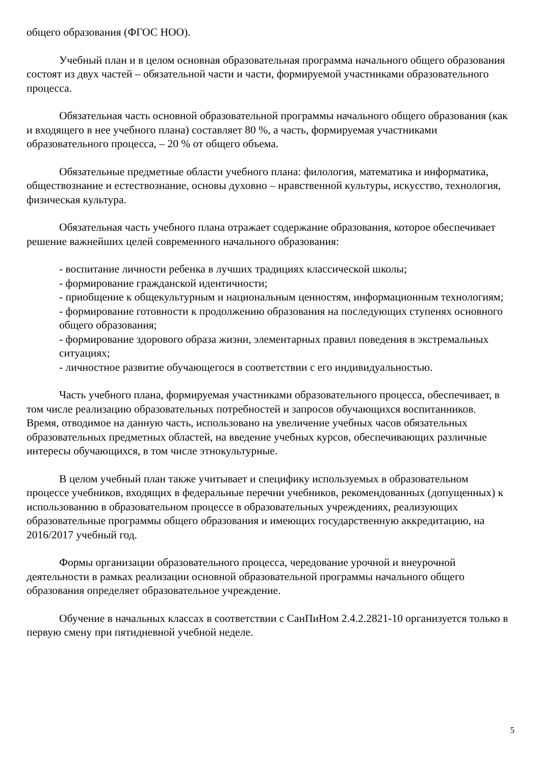общего образования (ФГОС НОО).
Учебный план и в целом основная образовательная программа начального общего образования состоят из двух частей – обязательной части и части, формируемой участниками образовательного процесса.
Обязательная часть основной образовательной программы начального общего образования (как и входящего в нее учебного плана) составляет 80 %, а часть, формируемая участниками образовательного процесса, – 20 % от общего объема.
Обязательные предметные области учебного плана: филология, математика и информатика, обществознание и естествознание, основы духовно – нравственной культуры, искусство, технология, физическая культура.
Обязательная часть учебного плана отражает содержание образования, которое обеспечивает решение важнейших целей современного начального образования:
- воспитание личности ребенка в лучших традициях классической школы;
- формирование гражданской идентичности;
- приобщение к общекультурным и национальным ценностям, информационным технологиям;
- формирование готовности к продолжению образования на последующих ступенях основного общего образования;
- формирование здорового образа жизни, элементарных правил поведения в экстремальных ситуациях;
- личностное развитие обучающегося в соответствии с его индивидуальностью.
Часть учебного плана, формируемая участниками образовательного процесса, обеспечивает, в том числе реализацию образовательных потребностей и запросов обучающихся воспитанников. Время, отводимое на данную часть, использовано на увеличение учебных часов обязательных образовательных предметных областей, на введение учебных курсов, обеспечивающих различные интересы обучающихся, в том числе этнокультурные.
В целом учебный план также учитывает и специфику используемых в образовательном процессе учебников, входящих в федеральные перечни учебников, рекомендованных (допущенных) к использованию в образовательном процессе в образовательных учреждениях, реализующих образовательные программы общего образования и имеющих государственную аккредитацию, на 2016/2017 учебный год.
Формы организации образовательного процесса, чередование урочной и внеурочной деятельности в рамках реализации основной образовательной программы начального общего образования определяет образовательное учреждение.
Обучение в начальных классах в соответствии с СанПиНом 2.4.2.2821-10 организуется только в первую смену при пятидневной учебной неделе.
5